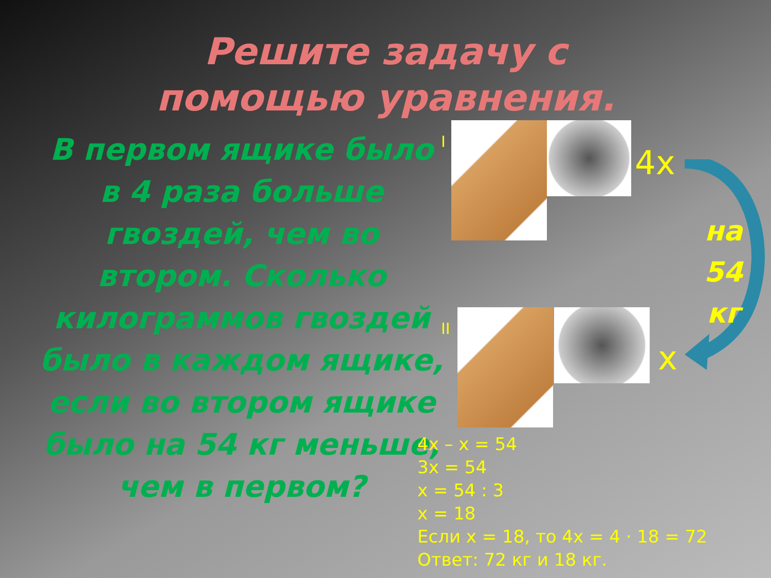Решите задачу с помощью уравнения.
В первом ящике было в 4 раза больше гвоздей, чем во втором. Сколько килограммов гвоздей было в каждом ящике, если во втором ящике было на 54 кг меньше, чем в первом?
I
4x
II
x
на
54
кг
4x – x = 54
3x = 54
x = 54 : 3
x = 18
Если x = 18, то 4x = 4 · 18 = 72
Ответ: 72 кг и 18 кг.